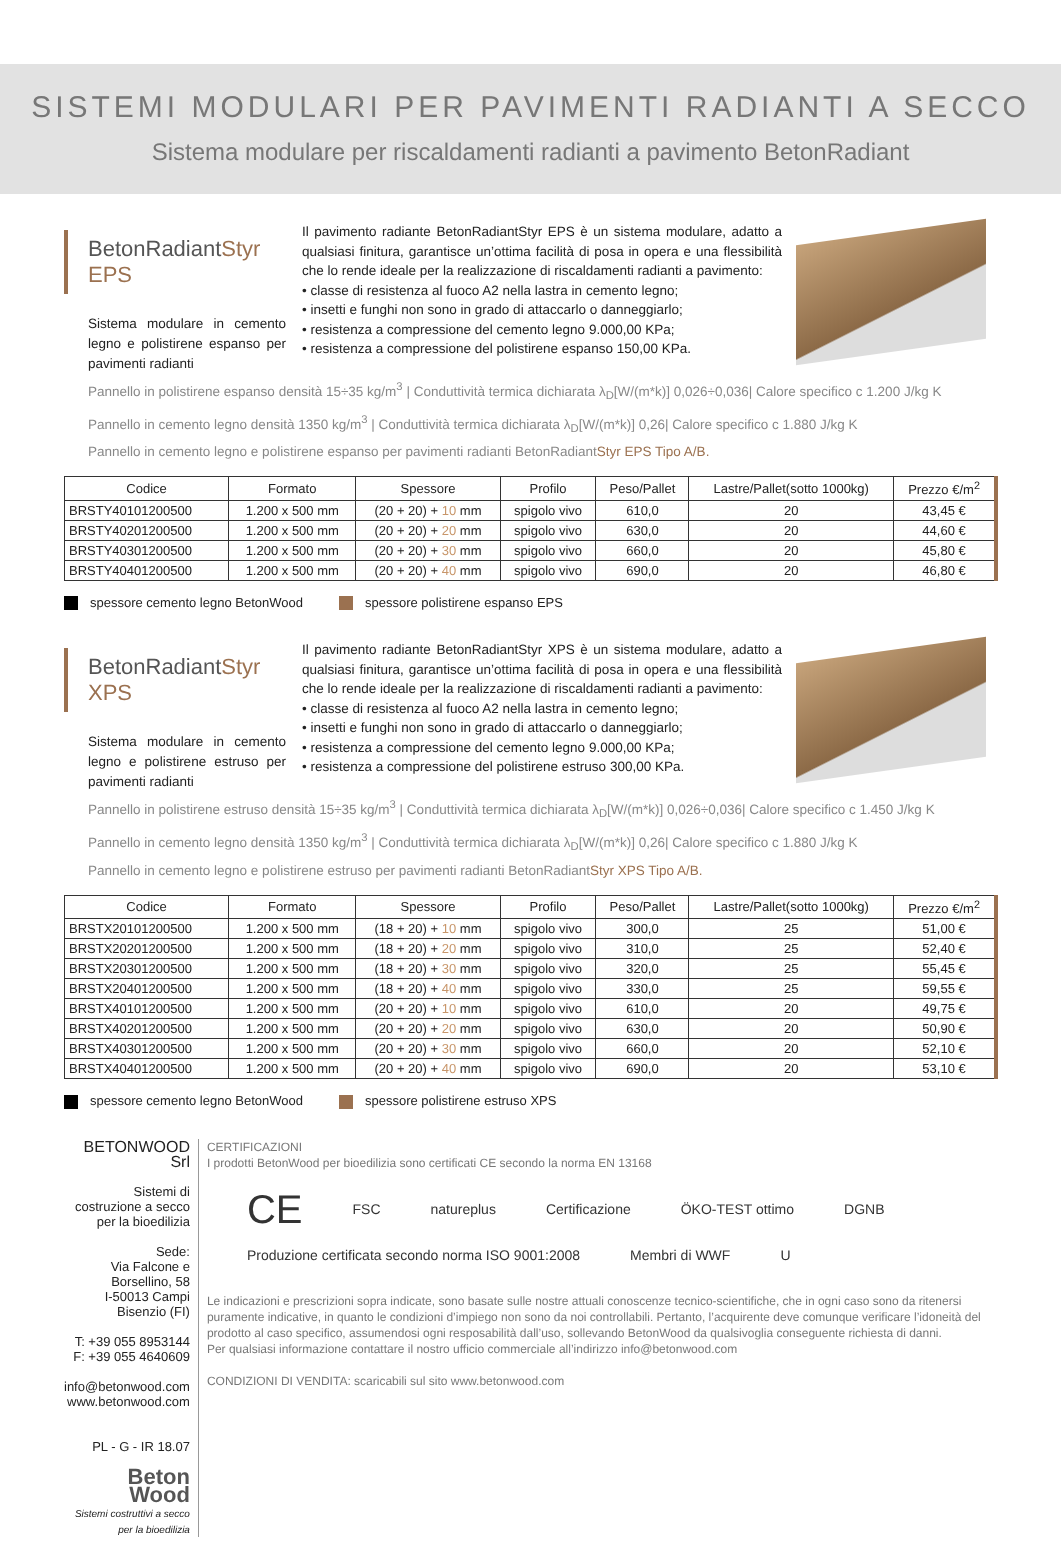SISTEMI MODULARI PER PAVIMENTI RADIANTI A SECCO
Sistema modulare per riscaldamenti radianti a pavimento BetonRadiant
BetonRadiantStyr EPS
Sistema modulare in cemento legno e polistirene espanso per pavimenti radianti
Il pavimento radiante BetonRadiantStyr EPS è un sistema modulare, adatto a qualsiasi finitura, garantisce un’ottima facilità di posa in opera e una flessibilità che lo rende ideale per la realizzazione di riscaldamenti radianti a pavimento:
• classe di resistenza al fuoco A2 nella lastra in cemento legno;
• insetti e funghi non sono in grado di attaccarlo o danneggiarlo;
• resistenza a compressione del cemento legno 9.000,00 KPa;
• resistenza a compressione del polistirene espanso 150,00 KPa.
Pannello in polistirene espanso densità 15÷35 kg/m<sup>3</sup> | Conduttività termica dichiarata λ<sub>D</sub>[W/(m*k)] 0,026÷0,036| Calore specifico c 1.200 J/kg K
Pannello in cemento legno densità 1350 kg/m<sup>3</sup> | Conduttività termica dichiarata λ<sub>D</sub>[W/(m*k)] 0,26| Calore specifico c 1.880 J/kg K
Pannello in cemento legno e polistirene espanso per pavimenti radianti BetonRadiantStyr EPS Tipo A/B.
| Codice | Formato | Spessore | Profilo | Peso/Pallet | Lastre/Pallet(sotto 1000kg) | Prezzo €/m<sup>2</sup> |
| --- | --- | --- | --- | --- | --- | --- |
| BRSTY40101200500 | 1.200 x 500 mm | (20 + 20) + 10 mm | spigolo vivo | 610,0 | 20 | 43,45 € |
| BRSTY40201200500 | 1.200 x 500 mm | (20 + 20) + 20 mm | spigolo vivo | 630,0 | 20 | 44,60 € |
| BRSTY40301200500 | 1.200 x 500 mm | (20 + 20) + 30 mm | spigolo vivo | 660,0 | 20 | 45,80 € |
| BRSTY40401200500 | 1.200 x 500 mm | (20 + 20) + 40 mm | spigolo vivo | 690,0 | 20 | 46,80 € |
spessore cemento legno BetonWood spessore polistirene espanso EPS
BetonRadiantStyr XPS
Sistema modulare in cemento legno e polistirene estruso per pavimenti radianti
Il pavimento radiante BetonRadiantStyr XPS è un sistema modulare, adatto a qualsiasi finitura, garantisce un’ottima facilità di posa in opera e una flessibilità che lo rende ideale per la realizzazione di riscaldamenti radianti a pavimento:
• classe di resistenza al fuoco A2 nella lastra in cemento legno;
• insetti e funghi non sono in grado di attaccarlo o danneggiarlo;
• resistenza a compressione del cemento legno 9.000,00 KPa;
• resistenza a compressione del polistirene estruso 300,00 KPa.
Pannello in polistirene estruso densità 15÷35 kg/m<sup>3</sup> | Conduttività termica dichiarata λ<sub>D</sub>[W/(m*k)] 0,026÷0,036| Calore specifico c 1.450 J/kg K
Pannello in cemento legno densità 1350 kg/m<sup>3</sup> | Conduttività termica dichiarata λ<sub>D</sub>[W/(m*k)] 0,26| Calore specifico c 1.880 J/kg K
Pannello in cemento legno e polistirene estruso per pavimenti radianti BetonRadiantStyr XPS Tipo A/B.
| Codice | Formato | Spessore | Profilo | Peso/Pallet | Lastre/Pallet(sotto 1000kg) | Prezzo €/m<sup>2</sup> |
| --- | --- | --- | --- | --- | --- | --- |
| BRSTX20101200500 | 1.200 x 500 mm | (18 + 20) + 10 mm | spigolo vivo | 300,0 | 25 | 51,00 € |
| BRSTX20201200500 | 1.200 x 500 mm | (18 + 20) + 20 mm | spigolo vivo | 310,0 | 25 | 52,40 € |
| BRSTX20301200500 | 1.200 x 500 mm | (18 + 20) + 30 mm | spigolo vivo | 320,0 | 25 | 55,45 € |
| BRSTX20401200500 | 1.200 x 500 mm | (18 + 20) + 40 mm | spigolo vivo | 330,0 | 25 | 59,55 € |
| BRSTX40101200500 | 1.200 x 500 mm | (20 + 20) + 10 mm | spigolo vivo | 610,0 | 20 | 49,75 € |
| BRSTX40201200500 | 1.200 x 500 mm | (20 + 20) + 20 mm | spigolo vivo | 630,0 | 20 | 50,90 € |
| BRSTX40301200500 | 1.200 x 500 mm | (20 + 20) + 30 mm | spigolo vivo | 660,0 | 20 | 52,10 € |
| BRSTX40401200500 | 1.200 x 500 mm | (20 + 20) + 40 mm | spigolo vivo | 690,0 | 20 | 53,10 € |
spessore cemento legno BetonWood spessore polistirene estruso XPS
BETONWOOD Srl
Sistemi di costruzione a secco per la bioedilizia
Sede:
Via Falcone e Borsellino, 58
I-50013 Campi Bisenzio (FI)
T: +39 055 8953144
F: +39 055 4640609
info@betonwood.com
www.betonwood.com
PL - G - IR 18.07
Beton Wood
Sistemi costruttivi a secco per la bioedilizia
CERTIFICAZIONI
I prodotti BetonWood per bioedilizia sono certificati CE secondo la norma EN 13168
CE FSC natureplus Certificazione ÖKO-TEST ottimo DGNB Produzione certificata secondo norma ISO 9001:2008 Membri di WWF U
Le indicazioni e prescrizioni sopra indicate, sono basate sulle nostre attuali conoscenze tecnico-scientifiche, che in ogni caso sono da ritenersi puramente indicative, in quanto le condizioni d’impiego non sono da noi controllabili. Pertanto, l’acquirente deve comunque verificare l’idoneità del prodotto al caso specifico, assumendosi ogni resposabilità dall’uso, sollevando BetonWood da qualsivoglia conseguente richiesta di danni.
Per qualsiasi informazione contattare il nostro ufficio commerciale all’indirizzo info@betonwood.com
CONDIZIONI DI VENDITA: scaricabili sul sito www.betonwood.com